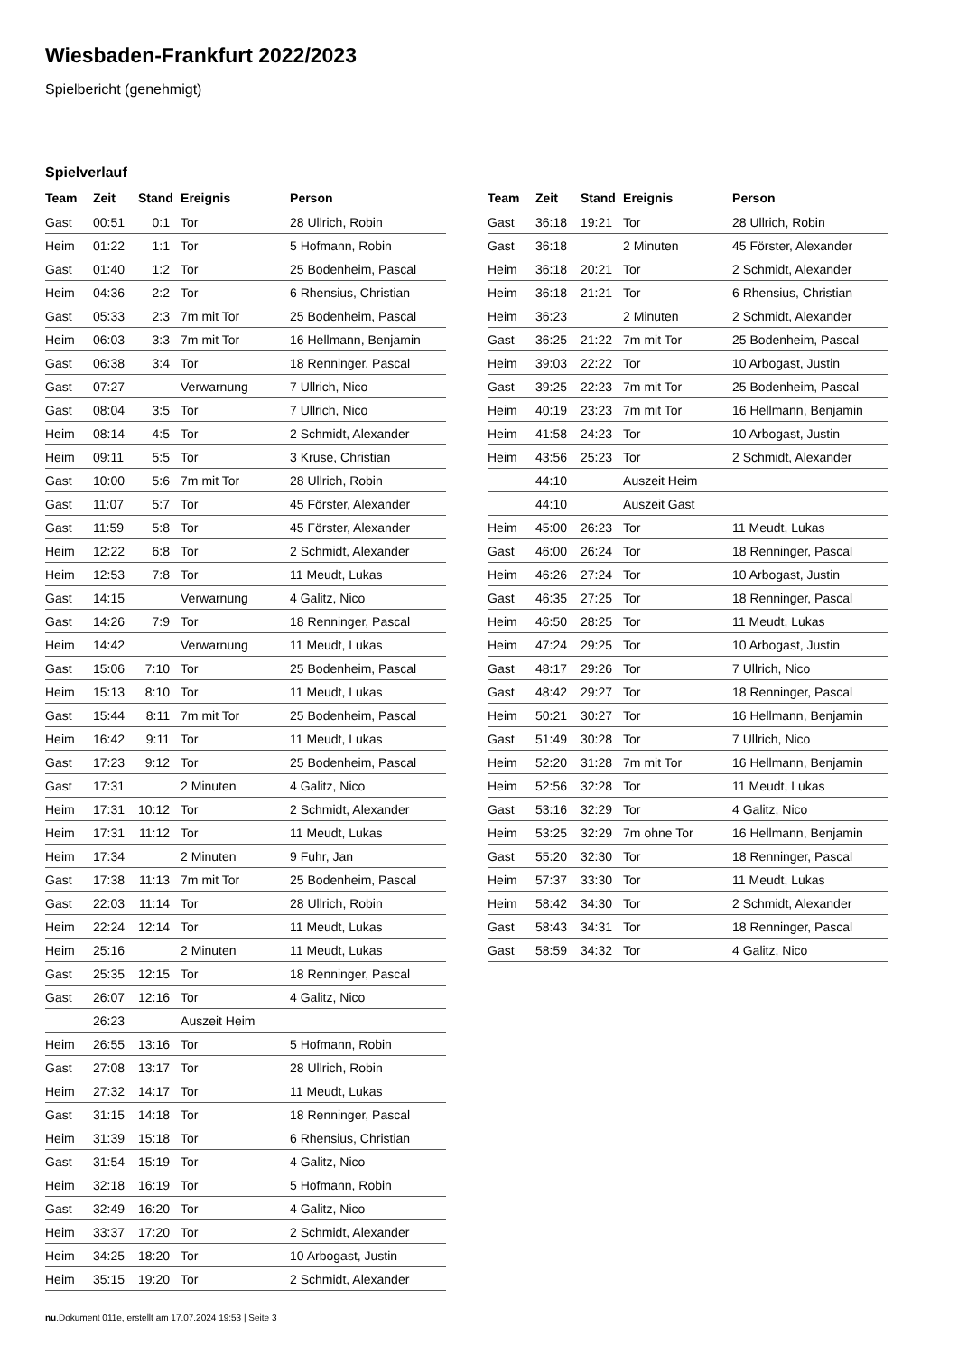Wiesbaden-Frankfurt 2022/2023
Spielbericht (genehmigt)
Spielverlauf
| Team | Zeit | Stand | Ereignis | Person |
| --- | --- | --- | --- | --- |
| Gast | 00:51 | 0:1 | Tor | 28 Ullrich, Robin |
| Heim | 01:22 | 1:1 | Tor | 5 Hofmann, Robin |
| Gast | 01:40 | 1:2 | Tor | 25 Bodenheim, Pascal |
| Heim | 04:36 | 2:2 | Tor | 6 Rhensius, Christian |
| Gast | 05:33 | 2:3 | 7m mit Tor | 25 Bodenheim, Pascal |
| Heim | 06:03 | 3:3 | 7m mit Tor | 16 Hellmann, Benjamin |
| Gast | 06:38 | 3:4 | Tor | 18 Renninger, Pascal |
| Gast | 07:27 | | Verwarnung | 7 Ullrich, Nico |
| Gast | 08:04 | 3:5 | Tor | 7 Ullrich, Nico |
| Heim | 08:14 | 4:5 | Tor | 2 Schmidt, Alexander |
| Heim | 09:11 | 5:5 | Tor | 3 Kruse, Christian |
| Gast | 10:00 | 5:6 | 7m mit Tor | 28 Ullrich, Robin |
| Gast | 11:07 | 5:7 | Tor | 45 Förster, Alexander |
| Gast | 11:59 | 5:8 | Tor | 45 Förster, Alexander |
| Heim | 12:22 | 6:8 | Tor | 2 Schmidt, Alexander |
| Heim | 12:53 | 7:8 | Tor | 11 Meudt, Lukas |
| Gast | 14:15 | | Verwarnung | 4 Galitz, Nico |
| Gast | 14:26 | 7:9 | Tor | 18 Renninger, Pascal |
| Heim | 14:42 | | Verwarnung | 11 Meudt, Lukas |
| Gast | 15:06 | 7:10 | Tor | 25 Bodenheim, Pascal |
| Heim | 15:13 | 8:10 | Tor | 11 Meudt, Lukas |
| Gast | 15:44 | 8:11 | 7m mit Tor | 25 Bodenheim, Pascal |
| Heim | 16:42 | 9:11 | Tor | 11 Meudt, Lukas |
| Gast | 17:23 | 9:12 | Tor | 25 Bodenheim, Pascal |
| Gast | 17:31 | | 2 Minuten | 4 Galitz, Nico |
| Heim | 17:31 | 10:12 | Tor | 2 Schmidt, Alexander |
| Heim | 17:31 | 11:12 | Tor | 11 Meudt, Lukas |
| Heim | 17:34 | | 2 Minuten | 9 Fuhr, Jan |
| Gast | 17:38 | 11:13 | 7m mit Tor | 25 Bodenheim, Pascal |
| Gast | 22:03 | 11:14 | Tor | 28 Ullrich, Robin |
| Heim | 22:24 | 12:14 | Tor | 11 Meudt, Lukas |
| Heim | 25:16 | | 2 Minuten | 11 Meudt, Lukas |
| Gast | 25:35 | 12:15 | Tor | 18 Renninger, Pascal |
| Gast | 26:07 | 12:16 | Tor | 4 Galitz, Nico |
| | 26:23 | | Auszeit Heim | |
| Heim | 26:55 | 13:16 | Tor | 5 Hofmann, Robin |
| Gast | 27:08 | 13:17 | Tor | 28 Ullrich, Robin |
| Heim | 27:32 | 14:17 | Tor | 11 Meudt, Lukas |
| Gast | 31:15 | 14:18 | Tor | 18 Renninger, Pascal |
| Heim | 31:39 | 15:18 | Tor | 6 Rhensius, Christian |
| Gast | 31:54 | 15:19 | Tor | 4 Galitz, Nico |
| Heim | 32:18 | 16:19 | Tor | 5 Hofmann, Robin |
| Gast | 32:49 | 16:20 | Tor | 4 Galitz, Nico |
| Heim | 33:37 | 17:20 | Tor | 2 Schmidt, Alexander |
| Heim | 34:25 | 18:20 | Tor | 10 Arbogast, Justin |
| Heim | 35:15 | 19:20 | Tor | 2 Schmidt, Alexander |
| Team | Zeit | Stand | Ereignis | Person |
| --- | --- | --- | --- | --- |
| Gast | 36:18 | 19:21 | Tor | 28 Ullrich, Robin |
| Gast | 36:18 | | 2 Minuten | 45 Förster, Alexander |
| Heim | 36:18 | 20:21 | Tor | 2 Schmidt, Alexander |
| Heim | 36:18 | 21:21 | Tor | 6 Rhensius, Christian |
| Heim | 36:23 | | 2 Minuten | 2 Schmidt, Alexander |
| Gast | 36:25 | 21:22 | 7m mit Tor | 25 Bodenheim, Pascal |
| Heim | 39:03 | 22:22 | Tor | 10 Arbogast, Justin |
| Gast | 39:25 | 22:23 | 7m mit Tor | 25 Bodenheim, Pascal |
| Heim | 40:19 | 23:23 | 7m mit Tor | 16 Hellmann, Benjamin |
| Heim | 41:58 | 24:23 | Tor | 10 Arbogast, Justin |
| Heim | 43:56 | 25:23 | Tor | 2 Schmidt, Alexander |
| | 44:10 | | Auszeit Heim | |
| | 44:10 | | Auszeit Gast | |
| Heim | 45:00 | 26:23 | Tor | 11 Meudt, Lukas |
| Gast | 46:00 | 26:24 | Tor | 18 Renninger, Pascal |
| Heim | 46:26 | 27:24 | Tor | 10 Arbogast, Justin |
| Gast | 46:35 | 27:25 | Tor | 18 Renninger, Pascal |
| Heim | 46:50 | 28:25 | Tor | 11 Meudt, Lukas |
| Heim | 47:24 | 29:25 | Tor | 10 Arbogast, Justin |
| Gast | 48:17 | 29:26 | Tor | 7 Ullrich, Nico |
| Gast | 48:42 | 29:27 | Tor | 18 Renninger, Pascal |
| Heim | 50:21 | 30:27 | Tor | 16 Hellmann, Benjamin |
| Gast | 51:49 | 30:28 | Tor | 7 Ullrich, Nico |
| Heim | 52:20 | 31:28 | 7m mit Tor | 16 Hellmann, Benjamin |
| Heim | 52:56 | 32:28 | Tor | 11 Meudt, Lukas |
| Gast | 53:16 | 32:29 | Tor | 4 Galitz, Nico |
| Heim | 53:25 | 32:29 | 7m ohne Tor | 16 Hellmann, Benjamin |
| Gast | 55:20 | 32:30 | Tor | 18 Renninger, Pascal |
| Heim | 57:37 | 33:30 | Tor | 11 Meudt, Lukas |
| Heim | 58:42 | 34:30 | Tor | 2 Schmidt, Alexander |
| Gast | 58:43 | 34:31 | Tor | 18 Renninger, Pascal |
| Gast | 58:59 | 34:32 | Tor | 4 Galitz, Nico |
nu.Dokument 011e, erstellt am 17.07.2024 19:53 | Seite 3